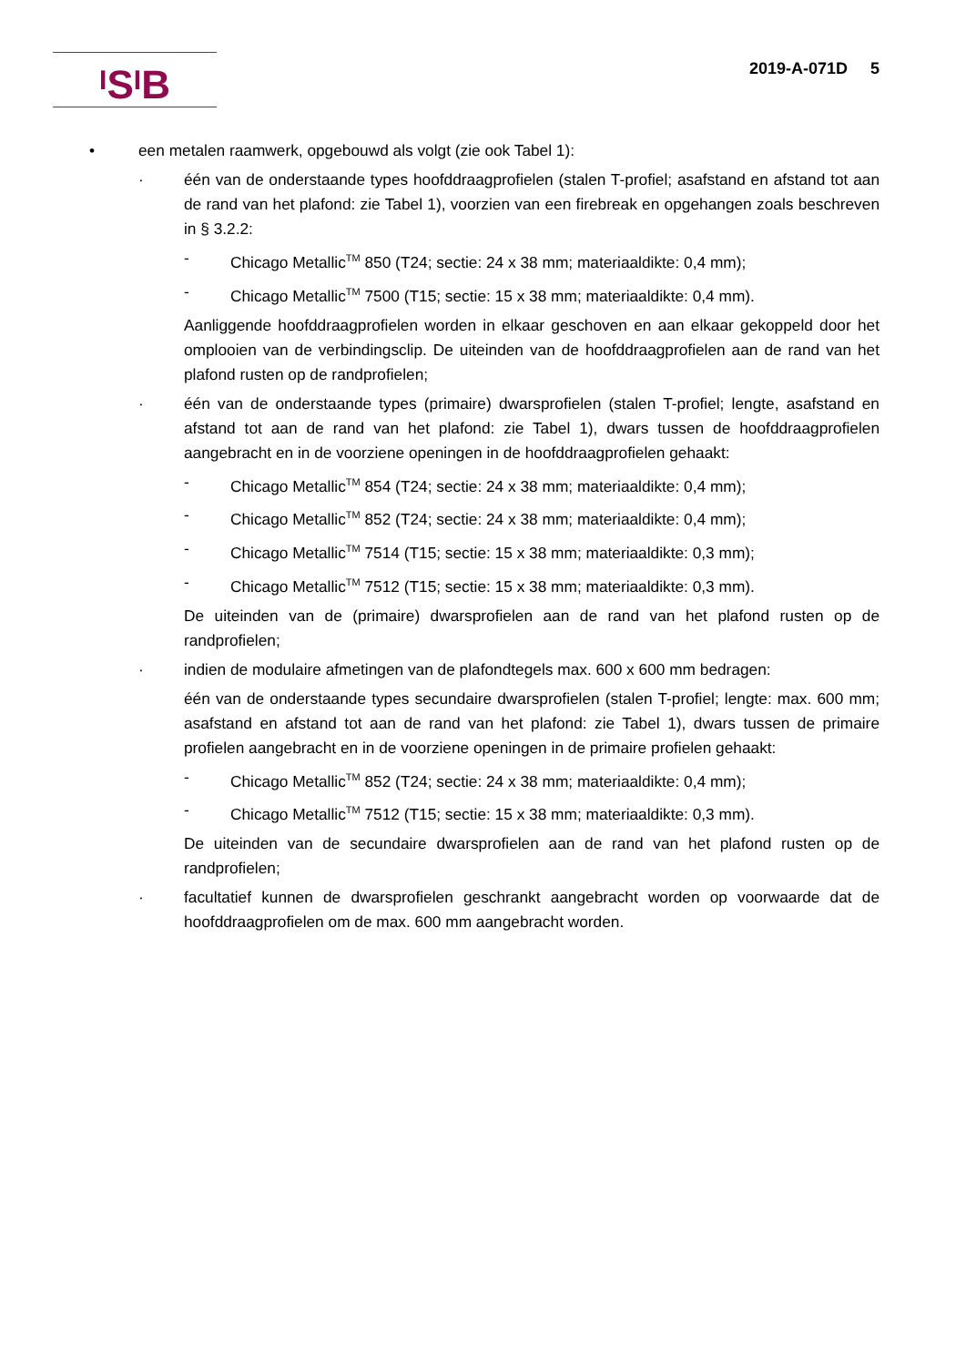<sup>I</sup>S<sup>I</sup>B 2019-A-071D 5
• een metalen raamwerk, opgebouwd als volgt (zie ook Tabel 1):
· één van de onderstaande types hoofddraagprofielen (stalen T-profiel; asafstand en afstand tot aan de rand van het plafond: zie Tabel 1), voorzien van een firebreak en opgehangen zoals beschreven in § 3.2.2:
- Chicago Metallic<sup>TM</sup> 850 (T24; sectie: 24 x 38 mm; materiaaldikte: 0,4 mm);
- Chicago Metallic<sup>TM</sup> 7500 (T15; sectie: 15 x 38 mm; materiaaldikte: 0,4 mm).
Aanliggende hoofddraagprofielen worden in elkaar geschoven en aan elkaar gekoppeld door het omplooien van de verbindingsclip. De uiteinden van de hoofddraagprofielen aan de rand van het plafond rusten op de randprofielen;
· één van de onderstaande types (primaire) dwarsprofielen (stalen T-profiel; lengte, asafstand en afstand tot aan de rand van het plafond: zie Tabel 1), dwars tussen de hoofddraagprofielen aangebracht en in de voorziene openingen in de hoofddraagprofielen gehaakt:
- Chicago Metallic<sup>TM</sup> 854 (T24; sectie: 24 x 38 mm; materiaaldikte: 0,4 mm);
- Chicago Metallic<sup>TM</sup> 852 (T24; sectie: 24 x 38 mm; materiaaldikte: 0,4 mm);
- Chicago Metallic<sup>TM</sup> 7514 (T15; sectie: 15 x 38 mm; materiaaldikte: 0,3 mm);
- Chicago Metallic<sup>TM</sup> 7512 (T15; sectie: 15 x 38 mm; materiaaldikte: 0,3 mm).
De uiteinden van de (primaire) dwarsprofielen aan de rand van het plafond rusten op de randprofielen;
· indien de modulaire afmetingen van de plafondtegels max. 600 x 600 mm bedragen:
één van de onderstaande types secundaire dwarsprofielen (stalen T-profiel; lengte: max. 600 mm; asafstand en afstand tot aan de rand van het plafond: zie Tabel 1), dwars tussen de primaire profielen aangebracht en in de voorziene openingen in de primaire profielen gehaakt:
- Chicago Metallic<sup>TM</sup> 852 (T24; sectie: 24 x 38 mm; materiaaldikte: 0,4 mm);
- Chicago Metallic<sup>TM</sup> 7512 (T15; sectie: 15 x 38 mm; materiaaldikte: 0,3 mm).
De uiteinden van de secundaire dwarsprofielen aan de rand van het plafond rusten op de randprofielen;
· facultatief kunnen de dwarsprofielen geschrankt aangebracht worden op voorwaarde dat de hoofddraagprofielen om de max. 600 mm aangebracht worden.